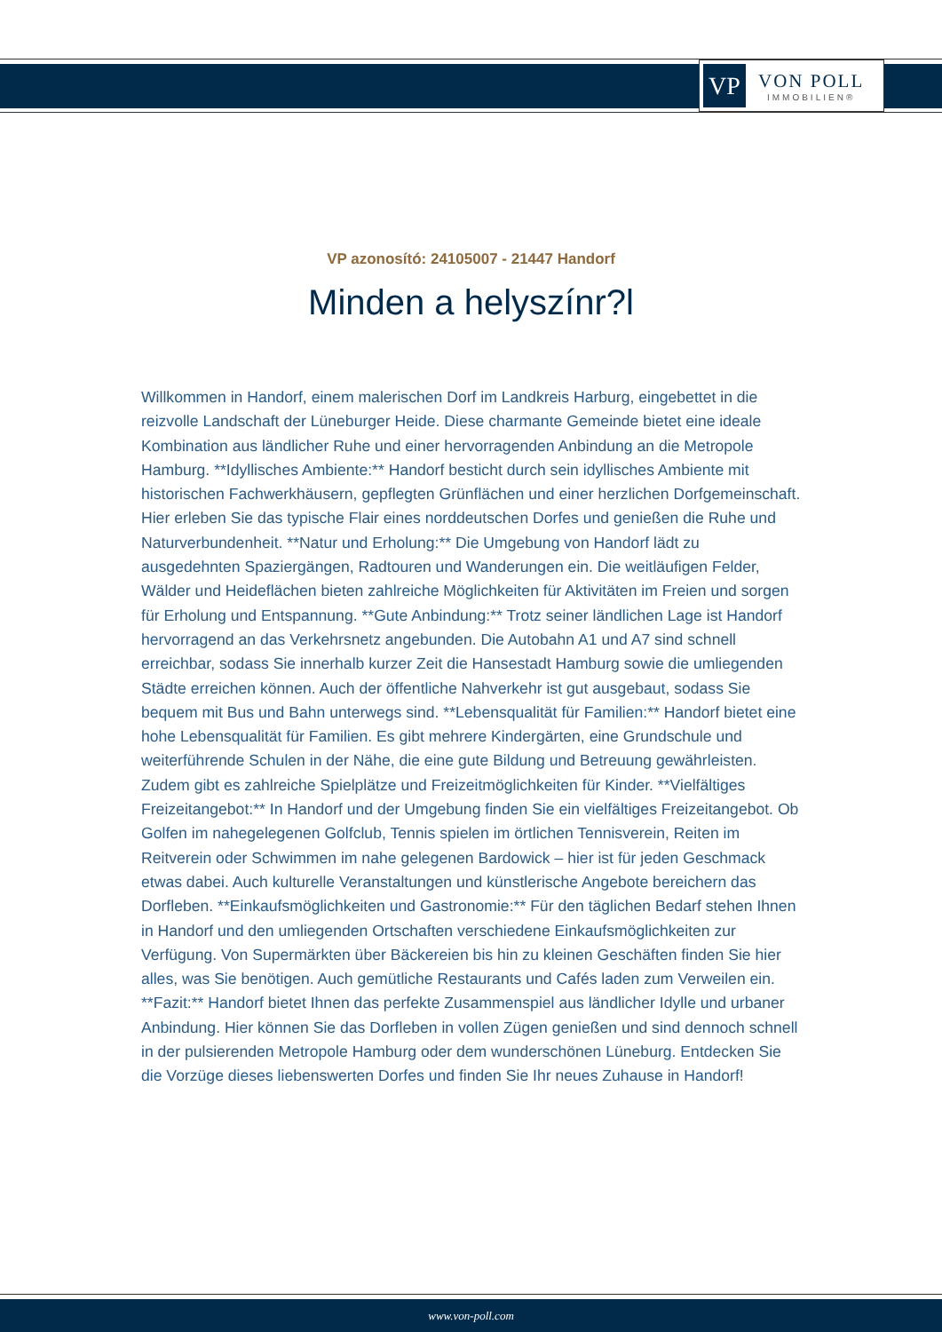VP
VON POLL
IMMOBILIEN®
VP azonosító: 24105007 - 21447 Handorf
Minden a helyszínr?l
Willkommen in Handorf, einem malerischen Dorf im Landkreis Harburg, eingebettet in die reizvolle Landschaft der Lüneburger Heide. Diese charmante Gemeinde bietet eine ideale Kombination aus ländlicher Ruhe und einer hervorragenden Anbindung an die Metropole Hamburg. **Idyllisches Ambiente:** Handorf besticht durch sein idyllisches Ambiente mit historischen Fachwerkhäusern, gepflegten Grünflächen und einer herzlichen Dorfgemeinschaft. Hier erleben Sie das typische Flair eines norddeutschen Dorfes und genießen die Ruhe und Naturverbundenheit. **Natur und Erholung:** Die Umgebung von Handorf lädt zu ausgedehnten Spaziergängen, Radtouren und Wanderungen ein. Die weitläufigen Felder, Wälder und Heideflächen bieten zahlreiche Möglichkeiten für Aktivitäten im Freien und sorgen für Erholung und Entspannung. **Gute Anbindung:** Trotz seiner ländlichen Lage ist Handorf hervorragend an das Verkehrsnetz angebunden. Die Autobahn A1 und A7 sind schnell erreichbar, sodass Sie innerhalb kurzer Zeit die Hansestadt Hamburg sowie die umliegenden Städte erreichen können. Auch der öffentliche Nahverkehr ist gut ausgebaut, sodass Sie bequem mit Bus und Bahn unterwegs sind. **Lebensqualität für Familien:** Handorf bietet eine hohe Lebensqualität für Familien. Es gibt mehrere Kindergärten, eine Grundschule und weiterführende Schulen in der Nähe, die eine gute Bildung und Betreuung gewährleisten. Zudem gibt es zahlreiche Spielplätze und Freizeitmöglichkeiten für Kinder. **Vielfältiges Freizeitangebot:** In Handorf und der Umgebung finden Sie ein vielfältiges Freizeitangebot. Ob Golfen im nahegelegenen Golfclub, Tennis spielen im örtlichen Tennisverein, Reiten im Reitverein oder Schwimmen im nahe gelegenen Bardowick – hier ist für jeden Geschmack etwas dabei. Auch kulturelle Veranstaltungen und künstlerische Angebote bereichern das Dorfleben. **Einkaufsmöglichkeiten und Gastronomie:** Für den täglichen Bedarf stehen Ihnen in Handorf und den umliegenden Ortschaften verschiedene Einkaufsmöglichkeiten zur Verfügung. Von Supermärkten über Bäckereien bis hin zu kleinen Geschäften finden Sie hier alles, was Sie benötigen. Auch gemütliche Restaurants und Cafés laden zum Verweilen ein. **Fazit:** Handorf bietet Ihnen das perfekte Zusammenspiel aus ländlicher Idylle und urbaner Anbindung. Hier können Sie das Dorfleben in vollen Zügen genießen und sind dennoch schnell in der pulsierenden Metropole Hamburg oder dem wunderschönen Lüneburg. Entdecken Sie die Vorzüge dieses liebenswerten Dorfes und finden Sie Ihr neues Zuhause in Handorf!
www.von-poll.com